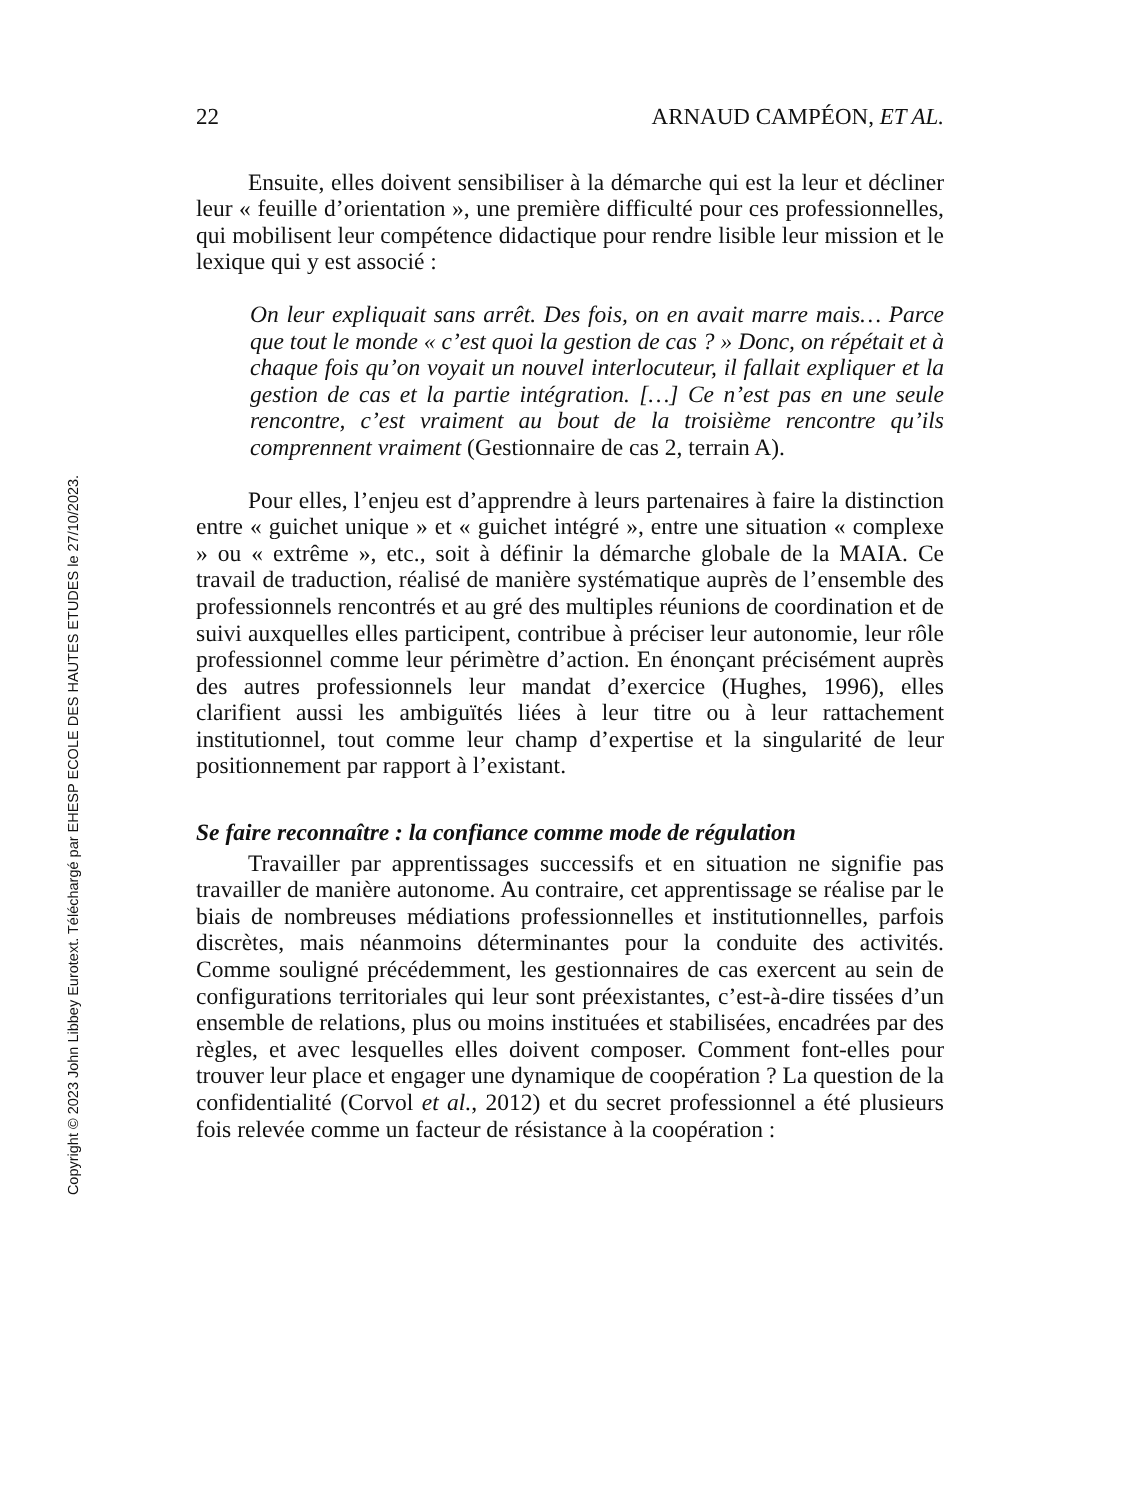Copyright © 2023 John Libbey Eurotext. Téléchargé par EHESP ECOLE DES HAUTES ETUDES le 27/10/2023.
22 ARNAUD CAMPÉON, ET AL.
Ensuite, elles doivent sensibiliser à la démarche qui est la leur et décliner leur « feuille d’orientation », une première difficulté pour ces professionnelles, qui mobilisent leur compétence didactique pour rendre lisible leur mission et le lexique qui y est associé :
On leur expliquait sans arrêt. Des fois, on en avait marre mais… Parce que tout le monde « c’est quoi la gestion de cas ? » Donc, on répétait et à chaque fois qu’on voyait un nouvel interlocuteur, il fallait expliquer et la gestion de cas et la partie intégration. […] Ce n’est pas en une seule rencontre, c’est vraiment au bout de la troisième rencontre qu’ils comprennent vraiment (Gestionnaire de cas 2, terrain A).
Pour elles, l’enjeu est d’apprendre à leurs partenaires à faire la distinction entre « guichet unique » et « guichet intégré », entre une situation « complexe » ou « extrême », etc., soit à définir la démarche globale de la MAIA. Ce travail de traduction, réalisé de manière systématique auprès de l’ensemble des professionnels rencontrés et au gré des multiples réunions de coordination et de suivi auxquelles elles participent, contribue à préciser leur autonomie, leur rôle professionnel comme leur périmètre d’action. En énonçant précisément auprès des autres professionnels leur mandat d’exercice (Hughes, 1996), elles clarifient aussi les ambiguïtés liées à leur titre ou à leur rattachement institutionnel, tout comme leur champ d’expertise et la singularité de leur positionnement par rapport à l’existant.
Se faire reconnaître : la confiance comme mode de régulation
Travailler par apprentissages successifs et en situation ne signifie pas travailler de manière autonome. Au contraire, cet apprentissage se réalise par le biais de nombreuses médiations professionnelles et institutionnelles, parfois discrètes, mais néanmoins déterminantes pour la conduite des activités. Comme souligné précédemment, les gestionnaires de cas exercent au sein de configurations territoriales qui leur sont préexistantes, c’est-à-dire tissées d’un ensemble de relations, plus ou moins instituées et stabilisées, encadrées par des règles, et avec lesquelles elles doivent composer. Comment font-elles pour trouver leur place et engager une dynamique de coopération ? La question de la confidentialité (Corvol et al., 2012) et du secret professionnel a été plusieurs fois relevée comme un facteur de résistance à la coopération :